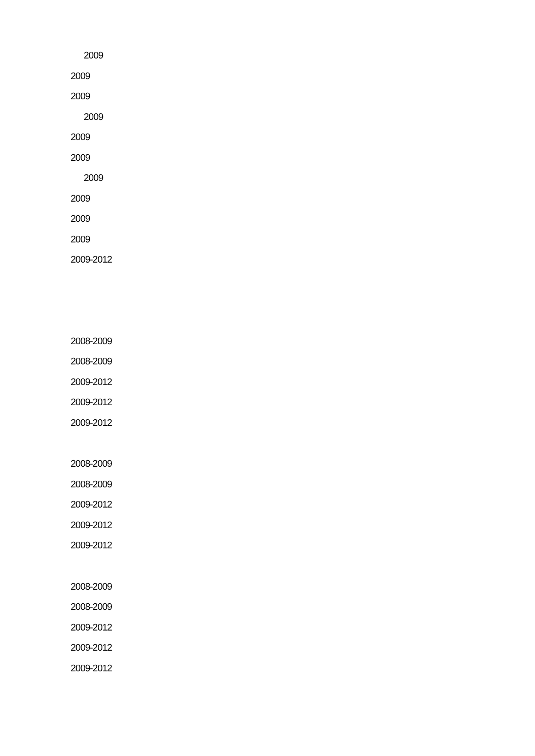2009
2009
2009
2009
2009
2009
2009
2009
2009
2009
2009-2012
2008-2009
2008-2009
2009-2012
2009-2012
2009-2012
2008-2009
2008-2009
2009-2012
2009-2012
2009-2012
2008-2009
2008-2009
2009-2012
2009-2012
2009-2012